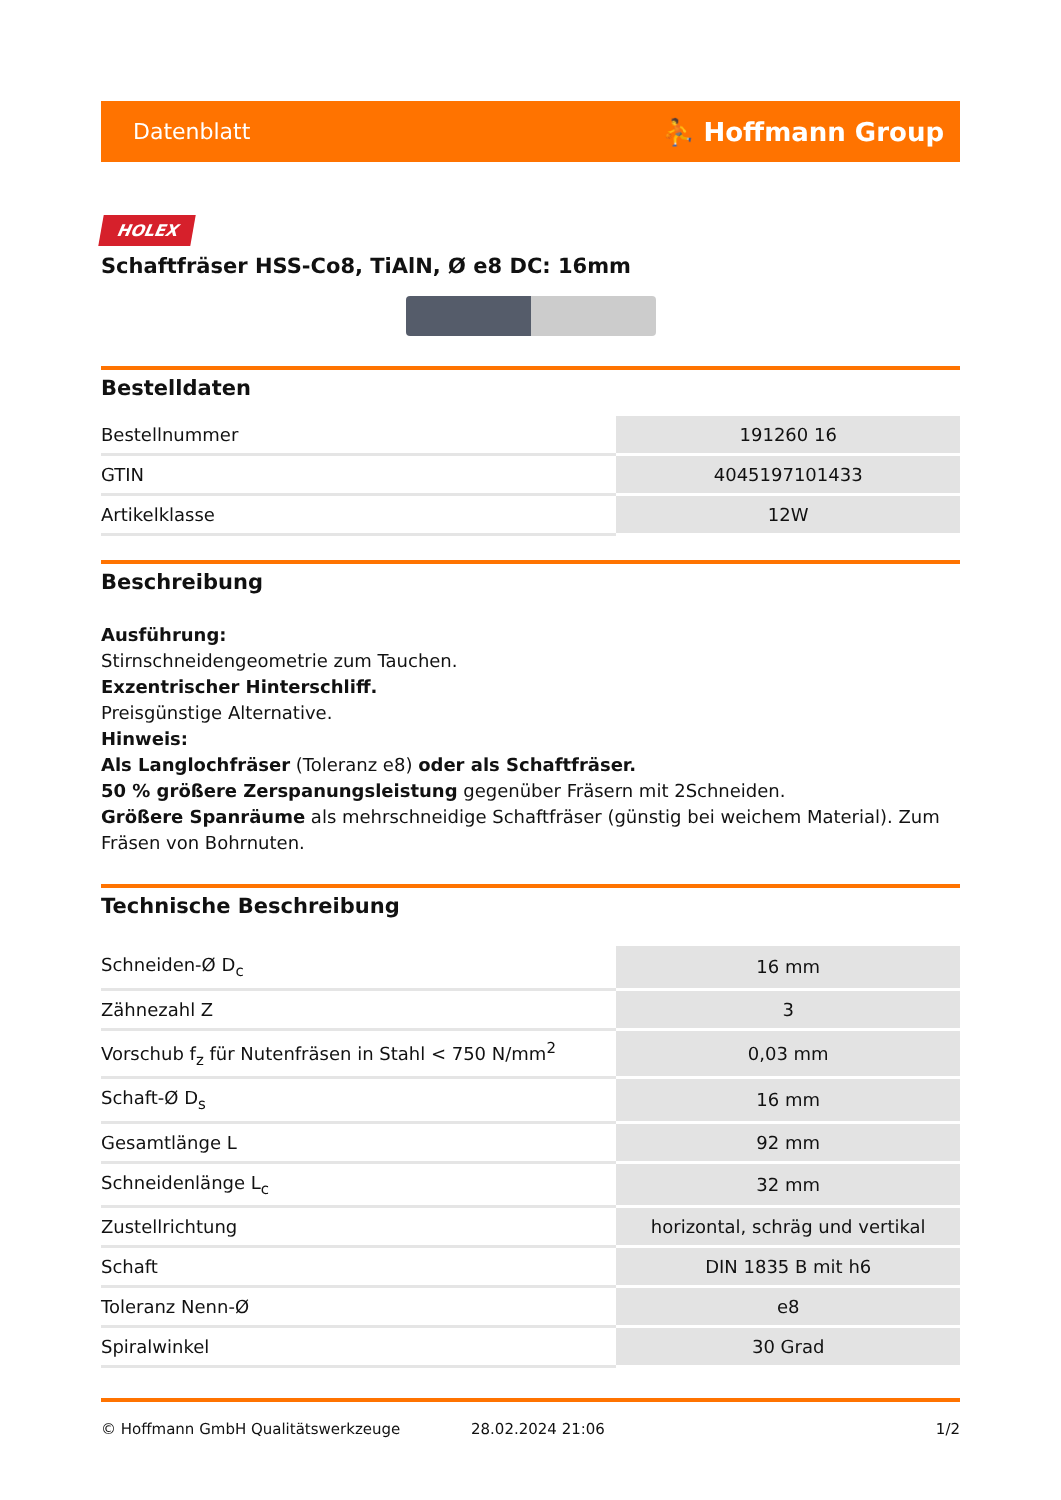Datenblatt ⛹ Hoffmann Group
HOLEX
Schaftfräser HSS-Co8, TiAlN, Ø e8 DC: 16mm
Bestelldaten
| Bestellnummer | 191260 16 |
| GTIN | 4045197101433 |
| Artikelklasse | 12W |
Beschreibung
Ausführung:
Stirnschneidengeometrie zum Tauchen.
Exzentrischer Hinterschliff.
Preisgünstige Alternative.
Hinweis:
Als Langlochfräser (Toleranz e8) oder als Schaftfräser.
50 % größere Zerspanungsleistung gegenüber Fräsern mit 2Schneiden.
Größere Spanräume als mehrschneidige Schaftfräser (günstig bei weichem Material). Zum Fräsen von Bohrnuten.
Technische Beschreibung
| Schneiden-Ø D<sub>c</sub> | 16 mm |
| Zähnezahl Z | 3 |
| Vorschub f<sub>z</sub> für Nutenfräsen in Stahl < 750 N/mm<sup>2</sup> | 0,03 mm |
| Schaft-Ø D<sub>s</sub> | 16 mm |
| Gesamtlänge L | 92 mm |
| Schneidenlänge L<sub>c</sub> | 32 mm |
| Zustellrichtung | horizontal, schräg und vertikal |
| Schaft | DIN 1835 B mit h6 |
| Toleranz Nenn-Ø | e8 |
| Spiralwinkel | 30 Grad |
© Hoffmann GmbH Qualitätswerkzeuge 28.02.2024 21:06 1/2